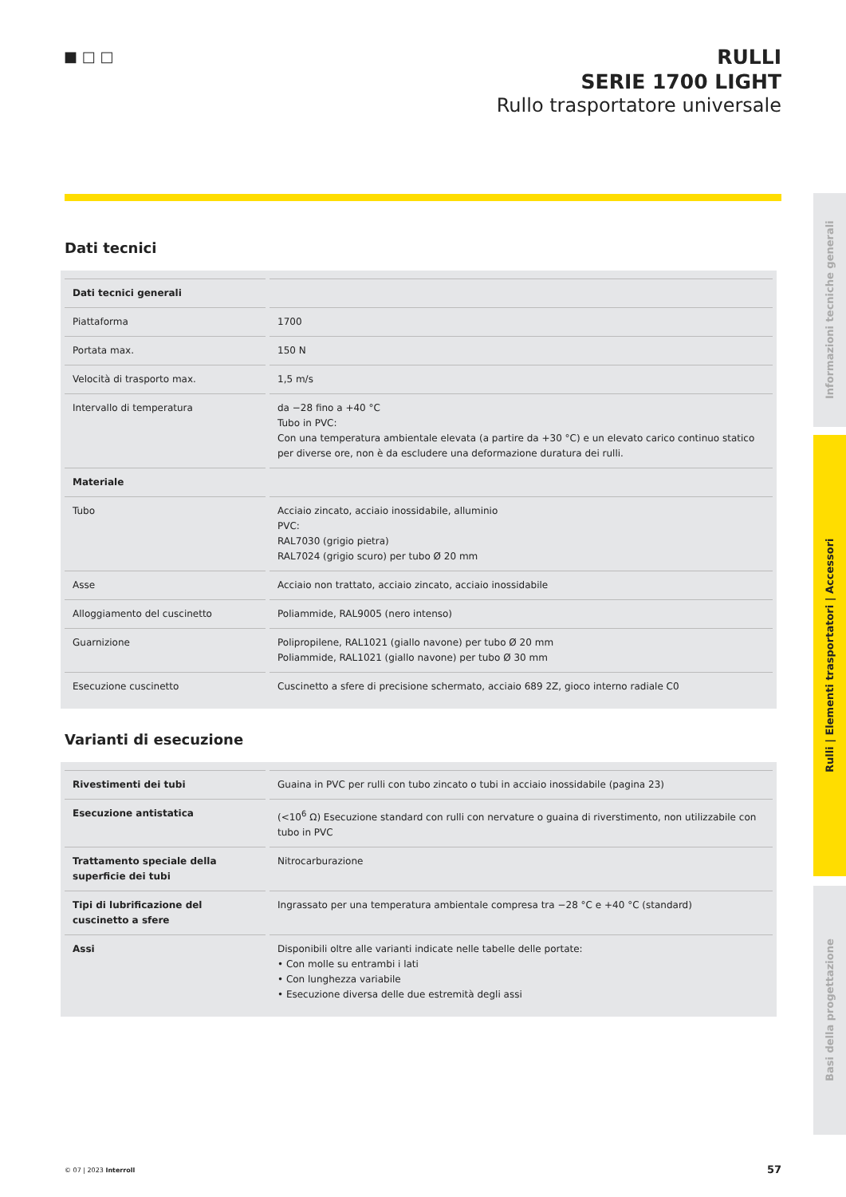■ □ □
RULLI
SERIE 1700 LIGHT
Rullo trasportatore universale
Informazioni tecniche generali
Rulli | Elementi trasportatori | Accessori
Basi della progettazione
Dati tecnici
| Dati tecnici generali | |
| Piattaforma | 1700 |
| Portata max. | 150 N |
| Velocità di trasporto max. | 1,5 m/s |
| Intervallo di temperatura | da −28 fino a +40 °C Tubo in PVC: Con una temperatura ambientale elevata (a partire da +30 °C) e un elevato carico continuo statico per diverse ore, non è da escludere una deformazione duratura dei rulli. |
| Materiale | |
| Tubo | Acciaio zincato, acciaio inossidabile, alluminio PVC: RAL7030 (grigio pietra) RAL7024 (grigio scuro) per tubo Ø 20 mm |
| Asse | Acciaio non trattato, acciaio zincato, acciaio inossidabile |
| Alloggiamento del cuscinetto | Poliammide, RAL9005 (nero intenso) |
| Guarnizione | Polipropilene, RAL1021 (giallo navone) per tubo Ø 20 mm Poliammide, RAL1021 (giallo navone) per tubo Ø 30 mm |
| Esecuzione cuscinetto | Cuscinetto a sfere di precisione schermato, acciaio 689 2Z, gioco interno radiale C0 |
Varianti di esecuzione
| Rivestimenti dei tubi | Guaina in PVC per rulli con tubo zincato o tubi in acciaio inossidabile (pagina 23) |
| Esecuzione antistatica | (<10<sup>6</sup> Ω) Esecuzione standard con rulli con nervature o guaina di riverstimento, non utilizzabile con tubo in PVC |
| Trattamento speciale della superficie dei tubi | Nitrocarburazione |
| Tipi di lubrificazione del cuscinetto a sfere | Ingrassato per una temperatura ambientale compresa tra −28 °C e +40 °C (standard) |
| Assi | Disponibili oltre alle varianti indicate nelle tabelle delle portate: • Con molle su entrambi i lati • Con lunghezza variabile • Esecuzione diversa delle due estremità degli assi |
© 07 | 2023 Interroll 57